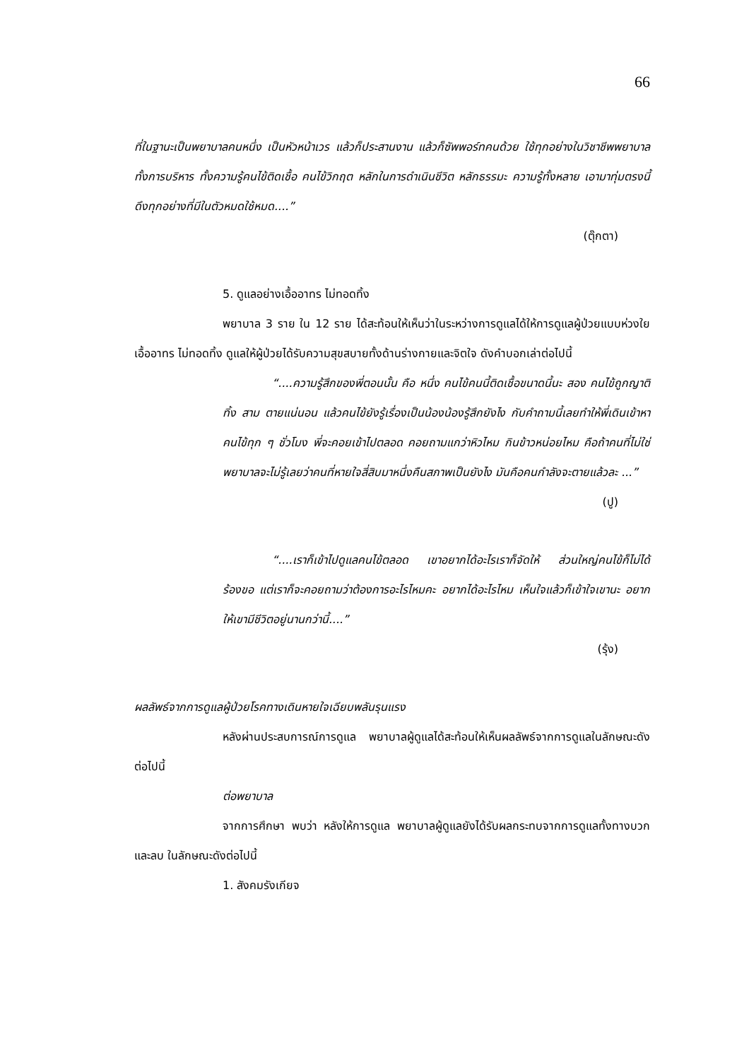66
ที่ในฐานะเป็นพยาบาลคนหนึ่ง เป็นหัวหน้าเวร แล้วก็ประสานงาน แล้วก็ซัพพอร์ทคนด้วย ใช้ทุกอย่างในวิชาชีพพยาบาล ทั้งการบริหาร ทั้งความรู้คนไข้ติดเชื้อ คนไข้วิกฤต หลักในการดำเนินชีวิต หลักธรรมะ ความรู้ทั้งหลาย เอามาทุ่มตรงนี้ ดึงทุกอย่างที่มีในตัวหมดใช้หมด....”
(ตุ๊กตา)
5. ดูแลอย่างเอื้ออาทร ไม่ทอดทิ้ง
พยาบาล 3 ราย ใน 12 ราย ได้สะท้อนให้เห็นว่าในระหว่างการดูแลได้ให้การดูแลผู้ป่วยแบบห่วงใย เอื้ออาทร ไม่ทอดทิ้ง ดูแลให้ผู้ป่วยได้รับความสุขสบายทั้งด้านร่างกายและจิตใจ ดังคำบอกเล่าต่อไปนี้
“....ความรู้สึกของพี่ตอนนั้น คือ หนึ่ง คนไข้คนนี้ติดเชื้อขนาดนี้นะ สอง คนไข้ถูกญาติทิ้ง สาม ตายแน่นอน แล้วคนไข้ยังรู้เรื่องเป็นน้องน้องรู้สึกยังไง กับคำถามนี้เลยทำให้พี่เดินเข้าหาคนไข้ทุก ๆ ชั่วโมง พี่จะคอยเข้าไปตลอด คอยถามแกว่าหิวไหม กินข้าวหน่อยไหม คือถ้าคนที่ไม่ใช่พยาบาลจะไม่รู้เลยว่าคนที่หายใจสี่สิบมาหนึ่งคืนสภาพเป็นยังไง มันคือคนกำลังจะตายแล้วละ ...”
(ปู)
“....เราก็เข้าไปดูแลคนไข้ตลอด เขาอยากได้อะไรเราก็จัดให้ ส่วนใหญ่คนไข้ก็ไม่ได้ร้องขอ แต่เราก็จะคอยถามว่าต้องการอะไรไหมคะ อยากได้อะไรไหม เห็นใจแล้วก็เข้าใจเขานะ อยากให้เขามีชีวิตอยู่นานกว่านี้....”
(รุ้ง)
ผลลัพธ์จากการดูแลผู้ป่วยโรคทางเดินหายใจเฉียบพลันรุนแรง
หลังผ่านประสบการณ์การดูแล พยาบาลผู้ดูแลได้สะท้อนให้เห็นผลลัพธ์จากการดูแลในลักษณะดังต่อไปนี้
ต่อพยาบาล
จากการศึกษา พบว่า หลังให้การดูแล พยาบาลผู้ดูแลยังได้รับผลกระทบจากการดูแลทั้งทางบวกและลบ ในลักษณะดังต่อไปนี้
1. สังคมรังเกียจ